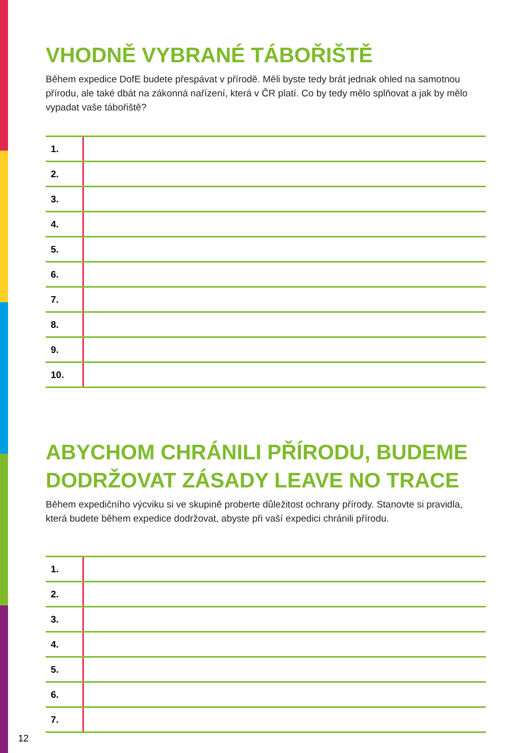VHODNĚ VYBRANÉ TÁBOŘIŠTĚ
Během expedice DofE budete přespávat v přírodě. Měli byste tedy brát jednak ohled na samotnou přírodu, ale také dbát na zákonná nařízení, která v ČR platí. Co by tedy mělo splňovat a jak by mělo vypadat vaše tábořiště?
| 1. | |
| 2. | |
| 3. | |
| 4. | |
| 5. | |
| 6. | |
| 7. | |
| 8. | |
| 9. | |
| 10. | |
ABYCHOM CHRÁNILI PŘÍRODU, BUDEME DODRŽOVAT ZÁSADY LEAVE NO TRACE
Během expedičního výcviku si ve skupině proberte důležitost ochrany přírody. Stanovte si pravidla, která budete během expedice dodržovat, abyste při vaší expedici chránili přírodu.
| 1. | |
| 2. | |
| 3. | |
| 4. | |
| 5. | |
| 6. | |
| 7. | |
12